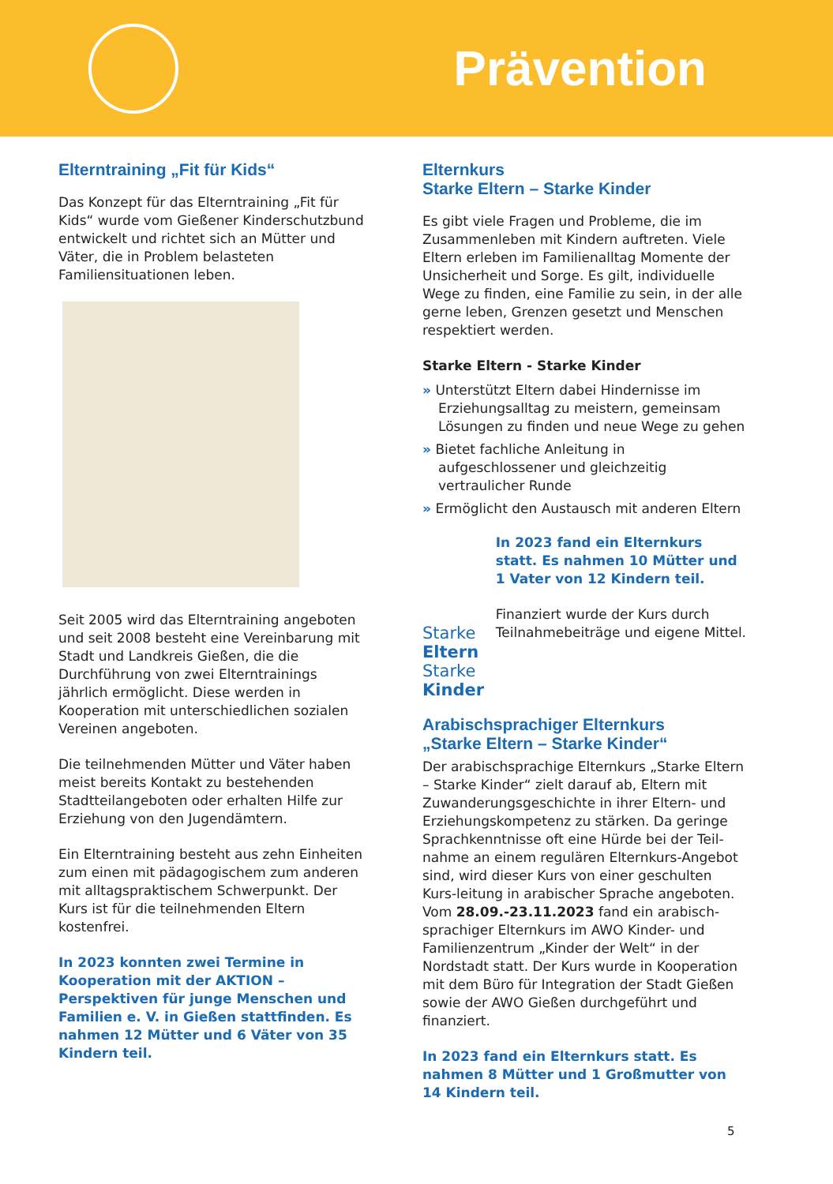Prävention
Elterntraining „Fit für Kids“
Das Konzept für das Elterntraining „Fit für Kids“ wurde vom Gießener Kinderschutzbund entwickelt und richtet sich an Mütter und Väter, die in Problem belasteten Familiensituationen leben.
Seit 2005 wird das Elterntraining angeboten und seit 2008 besteht eine Vereinbarung mit Stadt und Landkreis Gießen, die die Durchführung von zwei Elterntrainings jährlich ermöglicht. Diese werden in Kooperation mit unterschiedlichen sozialen Vereinen angeboten.
Die teilnehmenden Mütter und Väter haben meist bereits Kontakt zu bestehenden Stadtteilangeboten oder erhalten Hilfe zur Erziehung von den Jugendämtern.
Ein Elterntraining besteht aus zehn Einheiten zum einen mit pädagogischem zum anderen mit alltagspraktischem Schwerpunkt. Der Kurs ist für die teilnehmenden Eltern kostenfrei.
In 2023 konnten zwei Termine in Kooperation mit der AKTION – Perspektiven für junge Menschen und Familien e. V. in Gießen stattfinden. Es nahmen 12 Mütter und 6 Väter von 35 Kindern teil.
Elternkurs
Starke Eltern – Starke Kinder
Es gibt viele Fragen und Probleme, die im Zusammenleben mit Kindern auftreten. Viele Eltern erleben im Familienalltag Momente der Unsicherheit und Sorge. Es gilt, individuelle Wege zu finden, eine Familie zu sein, in der alle gerne leben, Grenzen gesetzt und Menschen respektiert werden.
Starke Eltern - Starke Kinder
» Unterstützt Eltern dabei Hindernisse im Erziehungsalltag zu meistern, gemeinsam Lösungen zu finden und neue Wege zu gehen
» Bietet fachliche Anleitung in aufgeschlossener und gleichzeitig vertraulicher Runde
» Ermöglicht den Austausch mit anderen Eltern
Starke Eltern
Starke Kinder
In 2023 fand ein Elternkurs statt. Es nahmen 10 Mütter und 1 Vater von 12 Kindern teil.
Finanziert wurde der Kurs durch Teilnahmebeiträge und eigene Mittel.
Arabischsprachiger Elternkurs
„Starke Eltern – Starke Kinder“
Der arabischsprachige Elternkurs „Starke Eltern – Starke Kinder“ zielt darauf ab, Eltern mit Zuwanderungsgeschichte in ihrer Eltern- und Erziehungskompetenz zu stärken. Da geringe Sprachkenntnisse oft eine Hürde bei der Teil-nahme an einem regulären Elternkurs-Angebot sind, wird dieser Kurs von einer geschulten Kurs-leitung in arabischer Sprache angeboten. Vom 28.09.-23.11.2023 fand ein arabisch- sprachiger Elternkurs im AWO Kinder- und Familienzentrum „Kinder der Welt“ in der Nordstadt statt. Der Kurs wurde in Kooperation mit dem Büro für Integration der Stadt Gießen sowie der AWO Gießen durchgeführt und finanziert.
In 2023 fand ein Elternkurs statt. Es nahmen 8 Mütter und 1 Großmutter von 14 Kindern teil.
5